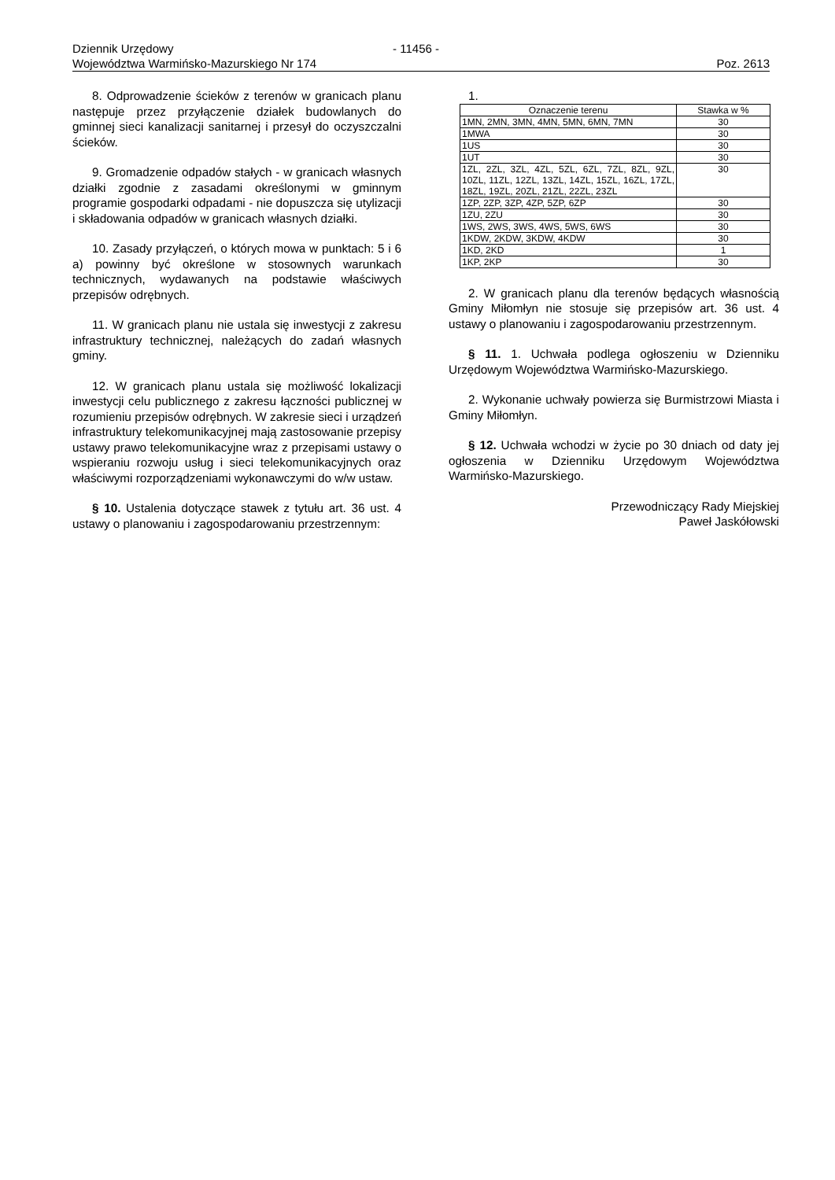Dziennik Urzędowy - 11456 -
Województwa Warmińsko-Mazurskiego Nr 174 Poz. 2613
8. Odprowadzenie ścieków z terenów w granicach planu następuje przez przyłączenie działek budowlanych do gminnej sieci kanalizacji sanitarnej i przesył do oczyszczalni ścieków.
9. Gromadzenie odpadów stałych - w granicach własnych działki zgodnie z zasadami określonymi w gminnym programie gospodarki odpadami - nie dopuszcza się utylizacji i składowania odpadów w granicach własnych działki.
10. Zasady przyłączeń, o których mowa w punktach: 5 i 6 a) powinny być określone w stosownych warunkach technicznych, wydawanych na podstawie właściwych przepisów odrębnych.
11. W granicach planu nie ustala się inwestycji z zakresu infrastruktury technicznej, należących do zadań własnych gminy.
12. W granicach planu ustala się możliwość lokalizacji inwestycji celu publicznego z zakresu łączności publicznej w rozumieniu przepisów odrębnych. W zakresie sieci i urządzeń infrastruktury telekomunikacyjnej mają zastosowanie przepisy ustawy prawo telekomunikacyjne wraz z przepisami ustawy o wspieraniu rozwoju usług i sieci telekomunikacyjnych oraz właściwymi rozporządzeniami wykonawczymi do w/w ustaw.
§ 10. Ustalenia dotyczące stawek z tytułu art. 36 ust. 4 ustawy o planowaniu i zagospodarowaniu przestrzennym:
1.
| Oznaczenie terenu | Stawka w % |
| --- | --- |
| 1MN, 2MN, 3MN, 4MN, 5MN, 6MN, 7MN | 30 |
| 1MWA | 30 |
| 1US | 30 |
| 1UT | 30 |
| 1ZL, 2ZL, 3ZL, 4ZL, 5ZL, 6ZL, 7ZL, 8ZL, 9ZL, 10ZL, 11ZL, 12ZL, 13ZL, 14ZL, 15ZL, 16ZL, 17ZL, 18ZL, 19ZL, 20ZL, 21ZL, 22ZL, 23ZL | 30 |
| 1ZP, 2ZP, 3ZP, 4ZP, 5ZP, 6ZP | 30 |
| 1ZU, 2ZU | 30 |
| 1WS, 2WS, 3WS, 4WS, 5WS, 6WS | 30 |
| 1KDW, 2KDW, 3KDW, 4KDW | 30 |
| 1KD, 2KD | 1 |
| 1KP, 2KP | 30 |
2. W granicach planu dla terenów będących własnością Gminy Miłomłyn nie stosuje się przepisów art. 36 ust. 4 ustawy o planowaniu i zagospodarowaniu przestrzennym.
§ 11. 1. Uchwała podlega ogłoszeniu w Dzienniku Urzędowym Województwa Warmińsko-Mazurskiego.
2. Wykonanie uchwały powierza się Burmistrzowi Miasta i Gminy Miłomłyn.
§ 12. Uchwała wchodzi w życie po 30 dniach od daty jej ogłoszenia w Dzienniku Urzędowym Województwa Warmińsko-Mazurskiego.
Przewodniczący Rady Miejskiej
Paweł Jaskółowski